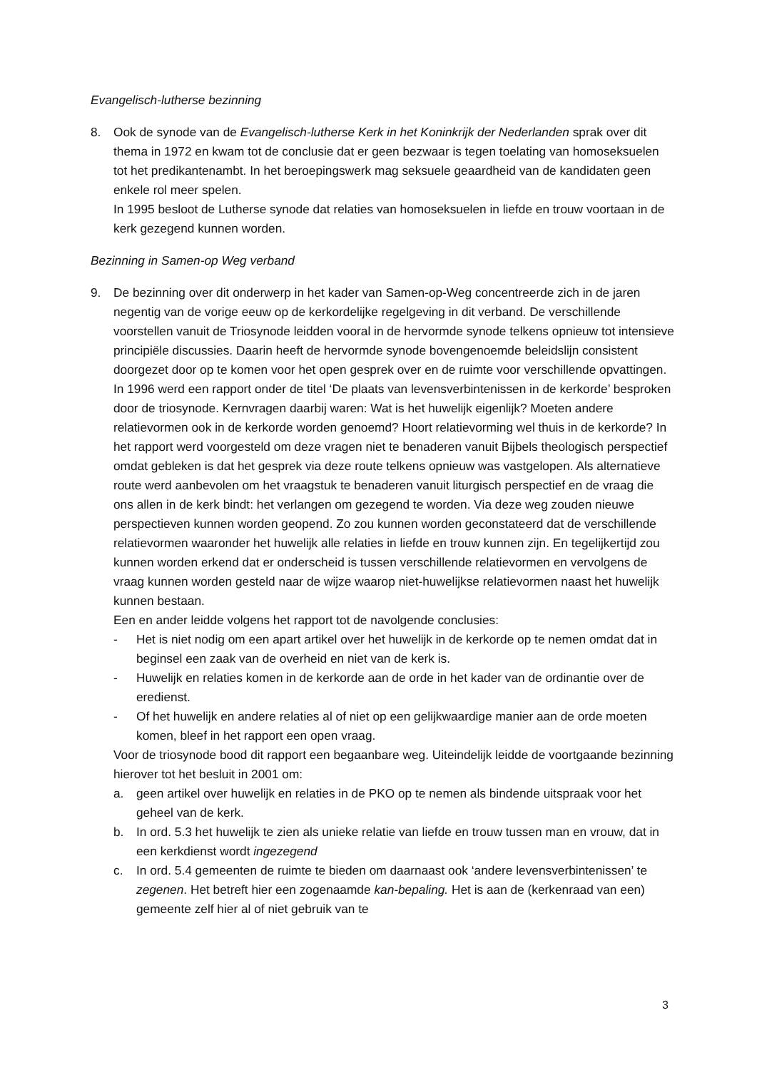Evangelisch-lutherse bezinning
8. Ook de synode van de Evangelisch-lutherse Kerk in het Koninkrijk der Nederlanden sprak over dit thema in 1972 en kwam tot de conclusie dat er geen bezwaar is tegen toelating van homoseksuelen tot het predikantenambt. In het beroepingswerk mag seksuele geaardheid van de kandidaten geen enkele rol meer spelen.
In 1995 besloot de Lutherse synode dat relaties van homoseksuelen in liefde en trouw voortaan in de kerk gezegend kunnen worden.
Bezinning in Samen-op Weg verband
9. De bezinning over dit onderwerp in het kader van Samen-op-Weg concentreerde zich in de jaren negentig van de vorige eeuw op de kerkordelijke regelgeving in dit verband. De verschillende voorstellen vanuit de Triosynode leidden vooral in de hervormde synode telkens opnieuw tot intensieve principiële discussies. Daarin heeft de hervormde synode bovengenoemde beleidslijn consistent doorgezet door op te komen voor het open gesprek over en de ruimte voor verschillende opvattingen.
In 1996 werd een rapport onder de titel ‘De plaats van levensverbintenissen in de kerkorde’ besproken door de triosynode. Kernvragen daarbij waren: Wat is het huwelijk eigenlijk? Moeten andere relatievormen ook in de kerkorde worden genoemd? Hoort relatievorming wel thuis in de kerkorde? In het rapport werd voorgesteld om deze vragen niet te benaderen vanuit Bijbels theologisch perspectief omdat gebleken is dat het gesprek via deze route telkens opnieuw was vastgelopen. Als alternatieve route werd aanbevolen om het vraagstuk te benaderen vanuit liturgisch perspectief en de vraag die ons allen in de kerk bindt: het verlangen om gezegend te worden. Via deze weg zouden nieuwe perspectieven kunnen worden geopend. Zo zou kunnen worden geconstateerd dat de verschillende relatievormen waaronder het huwelijk alle relaties in liefde en trouw kunnen zijn. En tegelijkertijd zou kunnen worden erkend dat er onderscheid is tussen verschillende relatievormen en vervolgens de vraag kunnen worden gesteld naar de wijze waarop niet-huwelijkse relatievormen naast het huwelijk kunnen bestaan.
Een en ander leidde volgens het rapport tot de navolgende conclusies:
- Het is niet nodig om een apart artikel over het huwelijk in de kerkorde op te nemen omdat dat in beginsel een zaak van de overheid en niet van de kerk is.
- Huwelijk en relaties komen in de kerkorde aan de orde in het kader van de ordinantie over de eredienst.
- Of het huwelijk en andere relaties al of niet op een gelijkwaardige manier aan de orde moeten komen, bleef in het rapport een open vraag.
Voor de triosynode bood dit rapport een begaanbare weg. Uiteindelijk leidde de voortgaande bezinning hierover tot het besluit in 2001 om:
a. geen artikel over huwelijk en relaties in de PKO op te nemen als bindende uitspraak voor het geheel van de kerk.
b. In ord. 5.3 het huwelijk te zien als unieke relatie van liefde en trouw tussen man en vrouw, dat in een kerkdienst wordt ingezegend
c. In ord. 5.4 gemeenten de ruimte te bieden om daarnaast ook ‘andere levensverbintenissen’ te zegenen. Het betreft hier een zogenaamde kan-bepaling. Het is aan de (kerkenraad van een) gemeente zelf hier al of niet gebruik van te
3